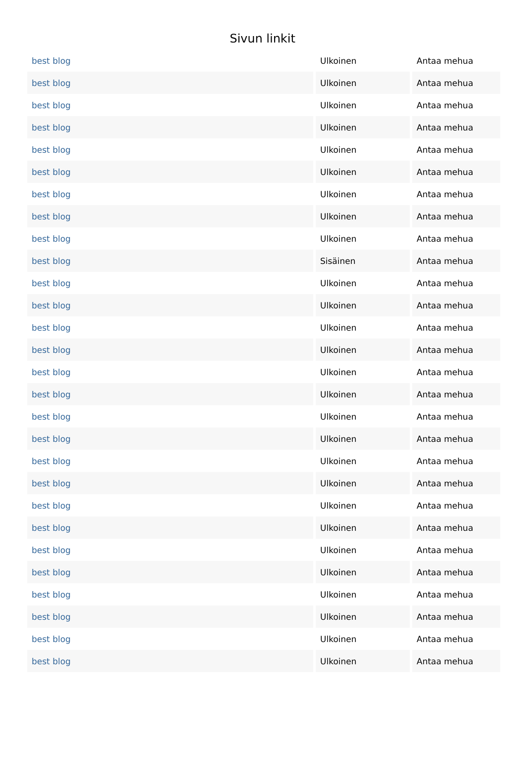Sivun linkit
| best blog | Ulkoinen | Antaa mehua |
| best blog | Ulkoinen | Antaa mehua |
| best blog | Ulkoinen | Antaa mehua |
| best blog | Ulkoinen | Antaa mehua |
| best blog | Ulkoinen | Antaa mehua |
| best blog | Ulkoinen | Antaa mehua |
| best blog | Ulkoinen | Antaa mehua |
| best blog | Ulkoinen | Antaa mehua |
| best blog | Ulkoinen | Antaa mehua |
| best blog | Sisäinen | Antaa mehua |
| best blog | Ulkoinen | Antaa mehua |
| best blog | Ulkoinen | Antaa mehua |
| best blog | Ulkoinen | Antaa mehua |
| best blog | Ulkoinen | Antaa mehua |
| best blog | Ulkoinen | Antaa mehua |
| best blog | Ulkoinen | Antaa mehua |
| best blog | Ulkoinen | Antaa mehua |
| best blog | Ulkoinen | Antaa mehua |
| best blog | Ulkoinen | Antaa mehua |
| best blog | Ulkoinen | Antaa mehua |
| best blog | Ulkoinen | Antaa mehua |
| best blog | Ulkoinen | Antaa mehua |
| best blog | Ulkoinen | Antaa mehua |
| best blog | Ulkoinen | Antaa mehua |
| best blog | Ulkoinen | Antaa mehua |
| best blog | Ulkoinen | Antaa mehua |
| best blog | Ulkoinen | Antaa mehua |
| best blog | Ulkoinen | Antaa mehua |